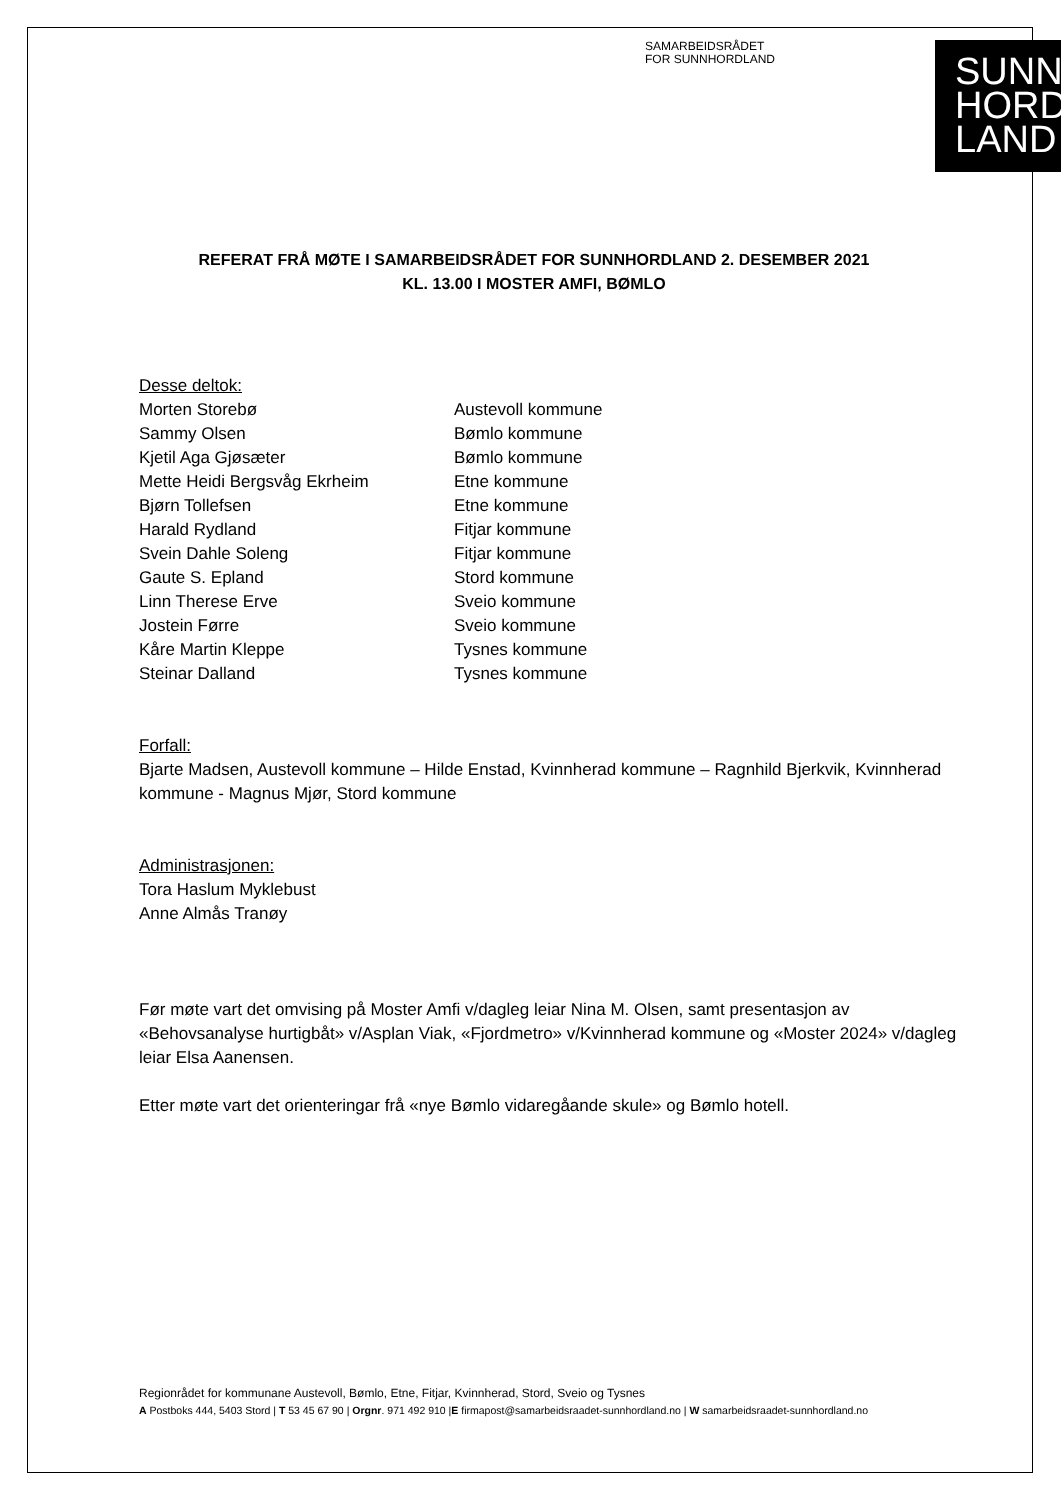SAMARBEIDSRÅDET
FOR SUNNHORDLAND
SUNN
HORD
LAND
REFERAT FRÅ MØTE I SAMARBEIDSRÅDET FOR SUNNHORDLAND 2. DESEMBER 2021
KL. 13.00 I MOSTER AMFI, BØMLO
Desse deltok:
| Morten Storebø | Austevoll kommune |
| Sammy Olsen | Bømlo kommune |
| Kjetil Aga Gjøsæter | Bømlo kommune |
| Mette Heidi Bergsvåg Ekrheim | Etne kommune |
| Bjørn Tollefsen | Etne kommune |
| Harald Rydland | Fitjar kommune |
| Svein Dahle Soleng | Fitjar kommune |
| Gaute S. Epland | Stord kommune |
| Linn Therese Erve | Sveio kommune |
| Jostein Førre | Sveio kommune |
| Kåre Martin Kleppe | Tysnes kommune |
| Steinar Dalland | Tysnes kommune |
Forfall:
Bjarte Madsen, Austevoll kommune – Hilde Enstad, Kvinnherad kommune – Ragnhild Bjerkvik, Kvinnherad kommune - Magnus Mjør, Stord kommune
Administrasjonen:
Tora Haslum Myklebust
Anne Almås Tranøy
Før møte vart det omvising på Moster Amfi v/dagleg leiar Nina M. Olsen, samt presentasjon av «Behovsanalyse hurtigbåt» v/Asplan Viak, «Fjordmetro» v/Kvinnherad kommune og «Moster 2024» v/dagleg leiar Elsa Aanensen.
Etter møte vart det orienteringar frå «nye Bømlo vidaregåande skule» og Bømlo hotell.
Regionrådet for kommunane Austevoll, Bømlo, Etne, Fitjar, Kvinnherad, Stord, Sveio og Tysnes
A Postboks 444, 5403 Stord | T 53 45 67 90 | Orgnr. 971 492 910 |E firmapost@samarbeidsraadet-sunnhordland.no | W samarbeidsraadet-sunnhordland.no